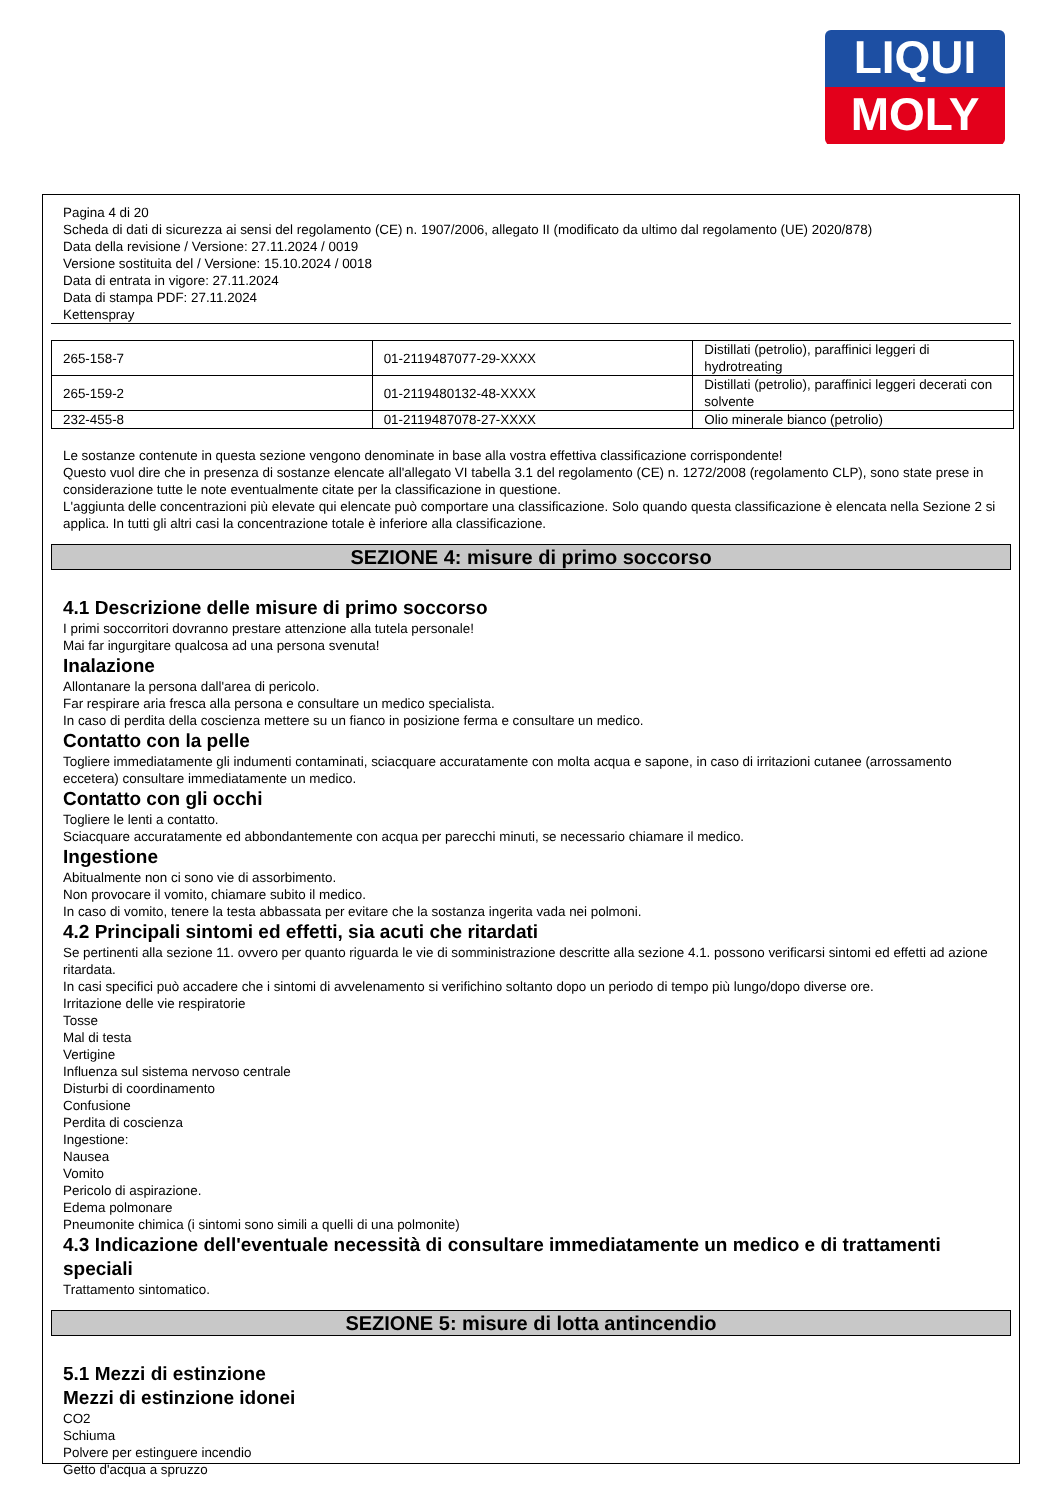LIQUI
MOLY
Pagina 4 di 20
Scheda di dati di sicurezza ai sensi del regolamento (CE) n. 1907/2006, allegato II (modificato da ultimo dal regolamento (UE) 2020/878)
Data della revisione / Versione: 27.11.2024 / 0019
Versione sostituita del / Versione: 15.10.2024 / 0018
Data di entrata in vigore: 27.11.2024
Data di stampa PDF: 27.11.2024
Kettenspray
| 265-158-7 | 01-2119487077-29-XXXX | Distillati (petrolio), paraffinici leggeri di hydrotreating |
| 265-159-2 | 01-2119480132-48-XXXX | Distillati (petrolio), paraffinici leggeri decerati con solvente |
| 232-455-8 | 01-2119487078-27-XXXX | Olio minerale bianco (petrolio) |
Le sostanze contenute in questa sezione vengono denominate in base alla vostra effettiva classificazione corrispondente!
Questo vuol dire che in presenza di sostanze elencate all'allegato VI tabella 3.1 del regolamento (CE) n. 1272/2008 (regolamento CLP), sono state prese in considerazione tutte le note eventualmente citate per la classificazione in questione.
L'aggiunta delle concentrazioni più elevate qui elencate può comportare una classificazione. Solo quando questa classificazione è elencata nella Sezione 2 si applica. In tutti gli altri casi la concentrazione totale è inferiore alla classificazione.
SEZIONE 4: misure di primo soccorso
4.1 Descrizione delle misure di primo soccorso
I primi soccorritori dovranno prestare attenzione alla tutela personale!
Mai far ingurgitare qualcosa ad una persona svenuta!
Inalazione
Allontanare la persona dall'area di pericolo.
Far respirare aria fresca alla persona e consultare un medico specialista.
In caso di perdita della coscienza mettere su un fianco in posizione ferma e consultare un medico.
Contatto con la pelle
Togliere immediatamente gli indumenti contaminati, sciacquare accuratamente con molta acqua e sapone, in caso di irritazioni cutanee (arrossamento eccetera) consultare immediatamente un medico.
Contatto con gli occhi
Togliere le lenti a contatto.
Sciacquare accuratamente ed abbondantemente con acqua per parecchi minuti, se necessario chiamare il medico.
Ingestione
Abitualmente non ci sono vie di assorbimento.
Non provocare il vomito, chiamare subito il medico.
In caso di vomito, tenere la testa abbassata per evitare che la sostanza ingerita vada nei polmoni.
4.2 Principali sintomi ed effetti, sia acuti che ritardati
Se pertinenti alla sezione 11. ovvero per quanto riguarda le vie di somministrazione descritte alla sezione 4.1. possono verificarsi sintomi ed effetti ad azione ritardata.
In casi specifici può accadere che i sintomi di avvelenamento si verifichino soltanto dopo un periodo di tempo più lungo/dopo diverse ore.
Irritazione delle vie respiratorie
Tosse
Mal di testa
Vertigine
Influenza sul sistema nervoso centrale
Disturbi di coordinamento
Confusione
Perdita di coscienza
Ingestione:
Nausea
Vomito
Pericolo di aspirazione.
Edema polmonare
Pneumonite chimica (i sintomi sono simili a quelli di una polmonite)
4.3 Indicazione dell'eventuale necessità di consultare immediatamente un medico e di trattamenti speciali
Trattamento sintomatico.
SEZIONE 5: misure di lotta antincendio
5.1 Mezzi di estinzione
Mezzi di estinzione idonei
CO2
Schiuma
Polvere per estinguere incendio
Getto d'acqua a spruzzo